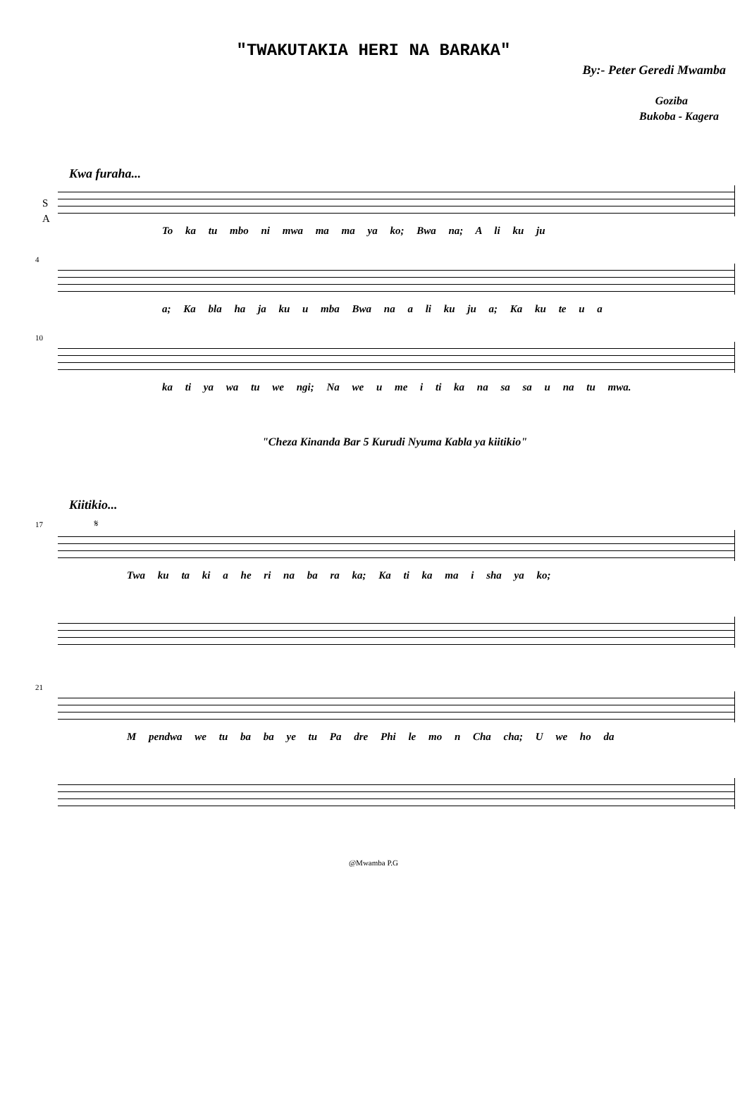"TWAKUTAKIA HERI NA BARAKA"
By:- Peter Geredi Mwamba
Goziba
Bukoba - Kagera
Kwa furaha...
S
A
To ka tu mbo ni mwa ma ma ya ko; Bwa na; A li ku ju
4
a; Ka bla ha ja ku u mba Bwa na a li ku ju a; Ka ku te u a
10
ka ti ya wa tu we ngi; Na we u me i ti ka na sa sa u na tu mwa.
"Cheza Kinanda Bar 5 Kurudi Nyuma Kabla ya kiitikio"
Kiitikio...
17 𝄋
Twa ku ta ki a he ri na ba ra ka; Ka ti ka ma i sha ya ko;
21
M pendwa we tu ba ba ye tu Pa dre Phi le mo n Cha cha; U we ho da
@Mwamba P.G